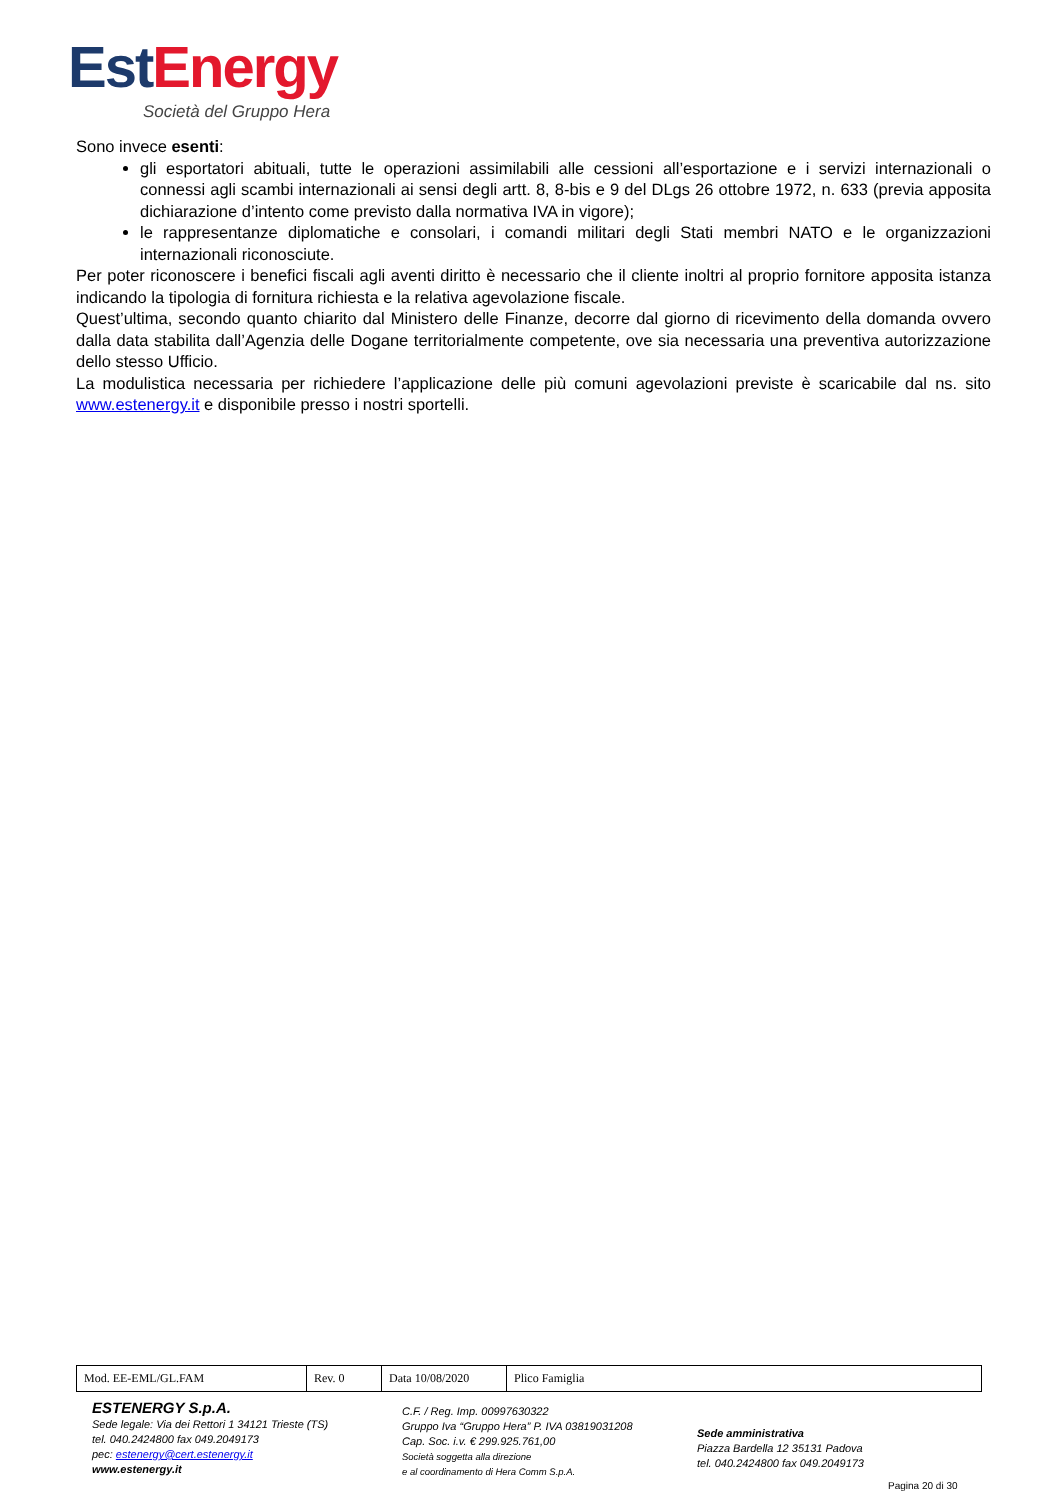Est Energy
Società del Gruppo Hera
Sono invece esenti:
gli esportatori abituali, tutte le operazioni assimilabili alle cessioni all’esportazione e i servizi internazionali o connessi agli scambi internazionali ai sensi degli artt. 8, 8-bis e 9 del DLgs 26 ottobre 1972, n. 633 (previa apposita dichiarazione d’intento come previsto dalla normativa IVA in vigore);
le rappresentanze diplomatiche e consolari, i comandi militari degli Stati membri NATO e le organizzazioni internazionali riconosciute.
Per poter riconoscere i benefici fiscali agli aventi diritto è necessario che il cliente inoltri al proprio fornitore apposita istanza indicando la tipologia di fornitura richiesta e la relativa agevolazione fiscale.
Quest’ultima, secondo quanto chiarito dal Ministero delle Finanze, decorre dal giorno di ricevimento della domanda ovvero dalla data stabilita dall’Agenzia delle Dogane territorialmente competente, ove sia necessaria una preventiva autorizzazione dello stesso Ufficio.
La modulistica necessaria per richiedere l’applicazione delle più comuni agevolazioni previste è scaricabile dal ns. sito www.estenergy.it e disponibile presso i nostri sportelli.
| Mod. EE-EML/GL.FAM | Rev. 0 | Data 10/08/2020 | Plico Famiglia |
ESTENERGY S.p.A.
Sede legale: Via dei Rettori 1 34121 Trieste (TS)
tel. 040.2424800 fax 049.2049173
pec: estenergy@cert.estenergy.it
www.estenergy.it
C.F. / Reg. Imp. 00997630322
Gruppo Iva “Gruppo Hera” P. IVA 03819031208
Cap. Soc. i.v. € 299.925.761,00
Società soggetta alla direzione
e al coordinamento di Hera Comm S.p.A.
Sede amministrativa
Piazza Bardella 12 35131 Padova
tel. 040.2424800 fax 049.2049173
Pagina 20 di 30